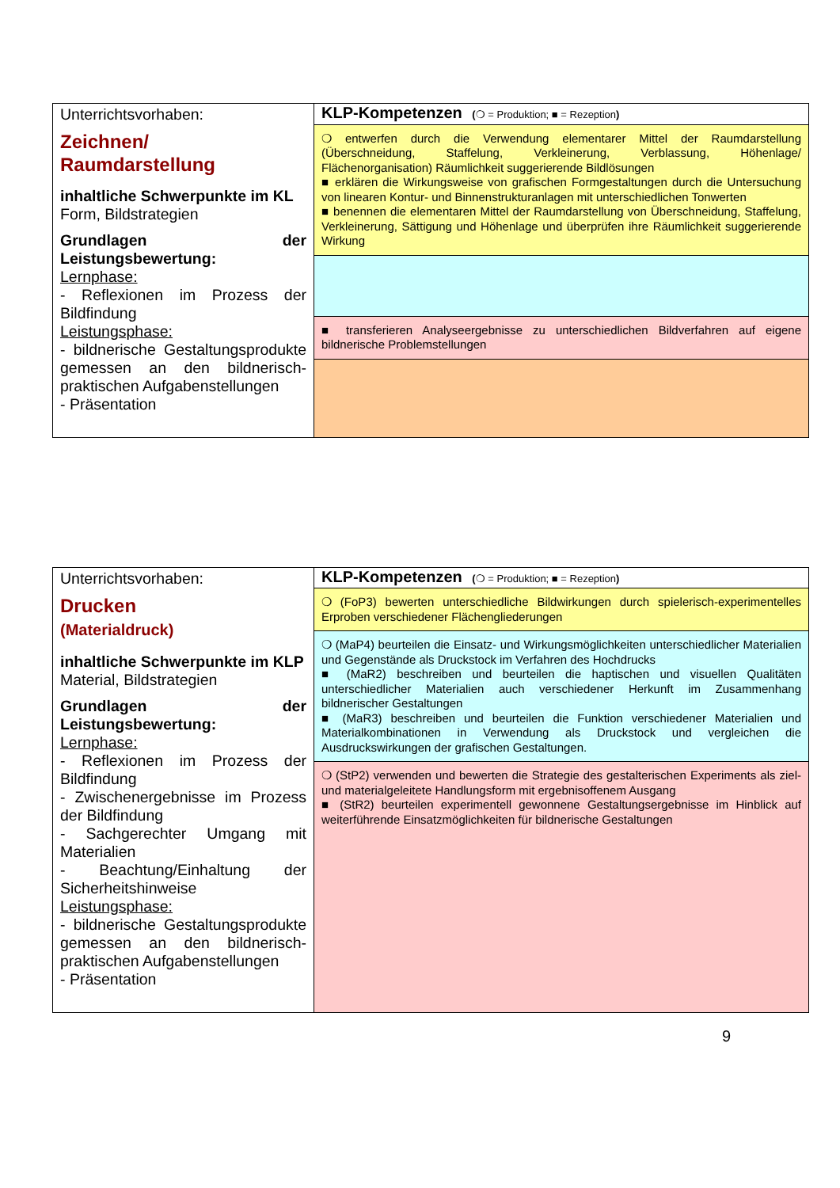| Unterrichtsvorhaben: Zeichnen/ Raumdarstellung inhaltliche Schwerpunkte im KL Form, Bildstrategien Grundlagen der Leistungsbewertung: Lernphase: - Reflexionen im Prozess der Bildfindung Leistungsphase: - bildnerische Gestaltungsprodukte gemessen an den bildnerisch-praktischen Aufgabenstellungen - Präsentation | KLP-Kompetenzen ( ❍ = Produktion; ■ = Rezeption ) |
| | ❍ entwerfen durch die Verwendung elementarer Mittel der Raumdarstellung (Überschneidung, Staffelung, Verkleinerung, Verblassung, Höhenlage/ Flächenorganisation) Räumlichkeit suggerierende Bildlösungen ■ erklären die Wirkungsweise von grafischen Formgestaltungen durch die Untersuchung von linearen Kontur- und Binnenstrukturanlagen mit unterschiedlichen Tonwerten ■ benennen die elementaren Mittel der Raumdarstellung von Überschneidung, Staffelung, Verkleinerung, Sättigung und Höhenlage und überprüfen ihre Räumlichkeit suggerierende Wirkung |
| | ■ transferieren Analyseergebnisse zu unterschiedlichen Bildverfahren auf eigene bildnerische Problemstellungen |
| Unterrichtsvorhaben: Drucken (Materialdruck) inhaltliche Schwerpunkte im KLP Material, Bildstrategien Grundlagen der Leistungsbewertung: Lernphase: - Reflexionen im Prozess der Bildfindung - Zwischenergebnisse im Prozess der Bildfindung - Sachgerechter Umgang mit Materialien - Beachtung/Einhaltung der Sicherheitshinweise Leistungsphase: - bildnerische Gestaltungsprodukte gemessen an den bildnerisch-praktischen Aufgabenstellungen - Präsentation | KLP-Kompetenzen ( ❍ = Produktion; ■ = Rezeption ) |
| | ❍ (FoP3) bewerten unterschiedliche Bildwirkungen durch spielerisch-experimentelles Erproben verschiedener Flächengliederungen |
| | ❍ (MaP4) beurteilen die Einsatz- und Wirkungsmöglichkeiten unterschiedlicher Materialien und Gegenstände als Druckstock im Verfahren des Hochdrucks ■ (MaR2) beschreiben und beurteilen die haptischen und visuellen Qualitäten unterschiedlicher Materialien auch verschiedener Herkunft im Zusammenhang bildnerischer Gestaltungen ■ (MaR3) beschreiben und beurteilen die Funktion verschiedener Materialien und Materialkombinationen in Verwendung als Druckstock und vergleichen die Ausdruckswirkungen der grafischen Gestaltungen. |
| | ❍ (StP2) verwenden und bewerten die Strategie des gestalterischen Experiments als ziel- und materialgeleitete Handlungsform mit ergebnisoffenem Ausgang ■ (StR2) beurteilen experimentell gewonnene Gestaltungsergebnisse im Hinblick auf weiterführende Einsatzmöglichkeiten für bildnerische Gestaltungen |
9